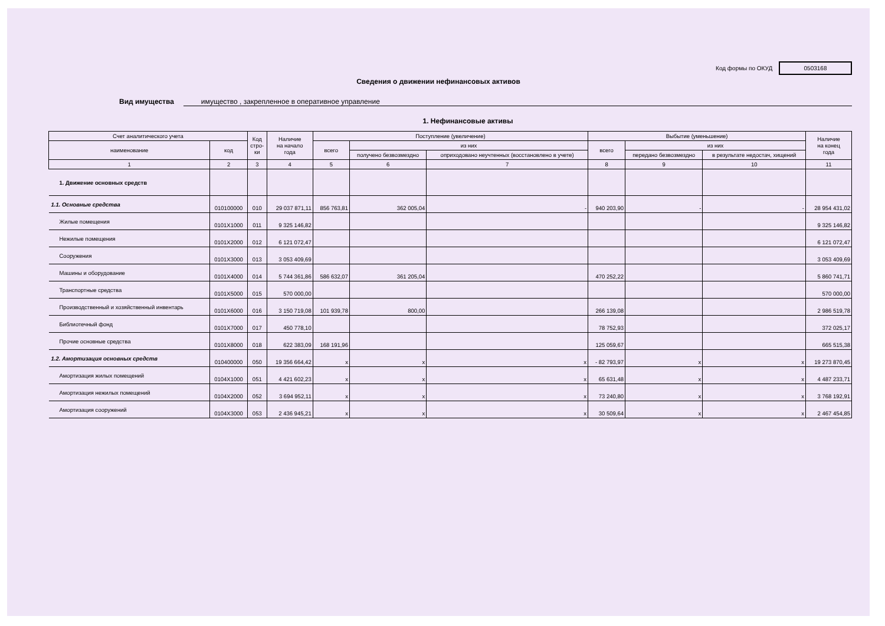Код формы по ОКУД 0503168
Сведения о движении нефинансовых активов
Вид имущества имущество , закрепленное в оперативное управление
1. Нефинансовые активы
| Счет аналитического учета | | Код стро- ки | Наличие на начало года | Поступление (увеличение) | | | Выбытие (уменьшение) | | | Наличие на конец года |
| --- | --- | --- | --- | --- | --- | --- | --- | --- | --- | --- |
| наименование | код | | | всего | из них | | всего | из них | | |
| | | | | | получено безвозмездно | оприходовано неучтенных (восстановлено в учете) | | передано безвозмездно | в результате недостач, хищений | |
| 1 | 2 | 3 | 4 | 5 | 6 | 7 | 8 | 9 | 10 | 11 |
| 1. Движение основных средств | | | | | | | | | | |
| 1.1. Основные средства | 010100000 | 010 | 29 037 871,11 | 856 763,81 | 362 005,04 | - | 940 203,90 | - | - | 28 954 431,02 |
| Жилые помещения | 0101X1000 | 011 | 9 325 146,82 | | | | | | | 9 325 146,82 |
| Нежилые помещения | 0101X2000 | 012 | 6 121 072,47 | | | | | | | 6 121 072,47 |
| Сооружения | 0101X3000 | 013 | 3 053 409,69 | | | | | | | 3 053 409,69 |
| Машины и оборудование | 0101X4000 | 014 | 5 744 361,86 | 586 632,07 | 361 205,04 | | 470 252,22 | | | 5 860 741,71 |
| Транспортные средства | 0101X5000 | 015 | 570 000,00 | | | | | | | 570 000,00 |
| Производственный и хозяйственный инвентарь | 0101X6000 | 016 | 3 150 719,08 | 101 939,78 | 800,00 | | 266 139,08 | | | 2 986 519,78 |
| Библиотечный фонд | 0101X7000 | 017 | 450 778,10 | | | | 78 752,93 | | | 372 025,17 |
| Прочие основные средства | 0101X8000 | 018 | 622 383,09 | 168 191,96 | | | 125 059,67 | | | 665 515,38 |
| 1.2. Амортизация основных средств | 010400000 | 050 | 19 356 664,42 | x | x | x | - 82 793,97 | x | x | 19 273 870,45 |
| Амортизация жилых помещений | 0104X1000 | 051 | 4 421 602,23 | x | x | x | 65 631,48 | x | x | 4 487 233,71 |
| Амортизация нежилых помещений | 0104X2000 | 052 | 3 694 952,11 | x | x | x | 73 240,80 | x | x | 3 768 192,91 |
| Амортизация сооружений | 0104X3000 | 053 | 2 436 945,21 | x | x | x | 30 509,64 | x | x | 2 467 454,85 |